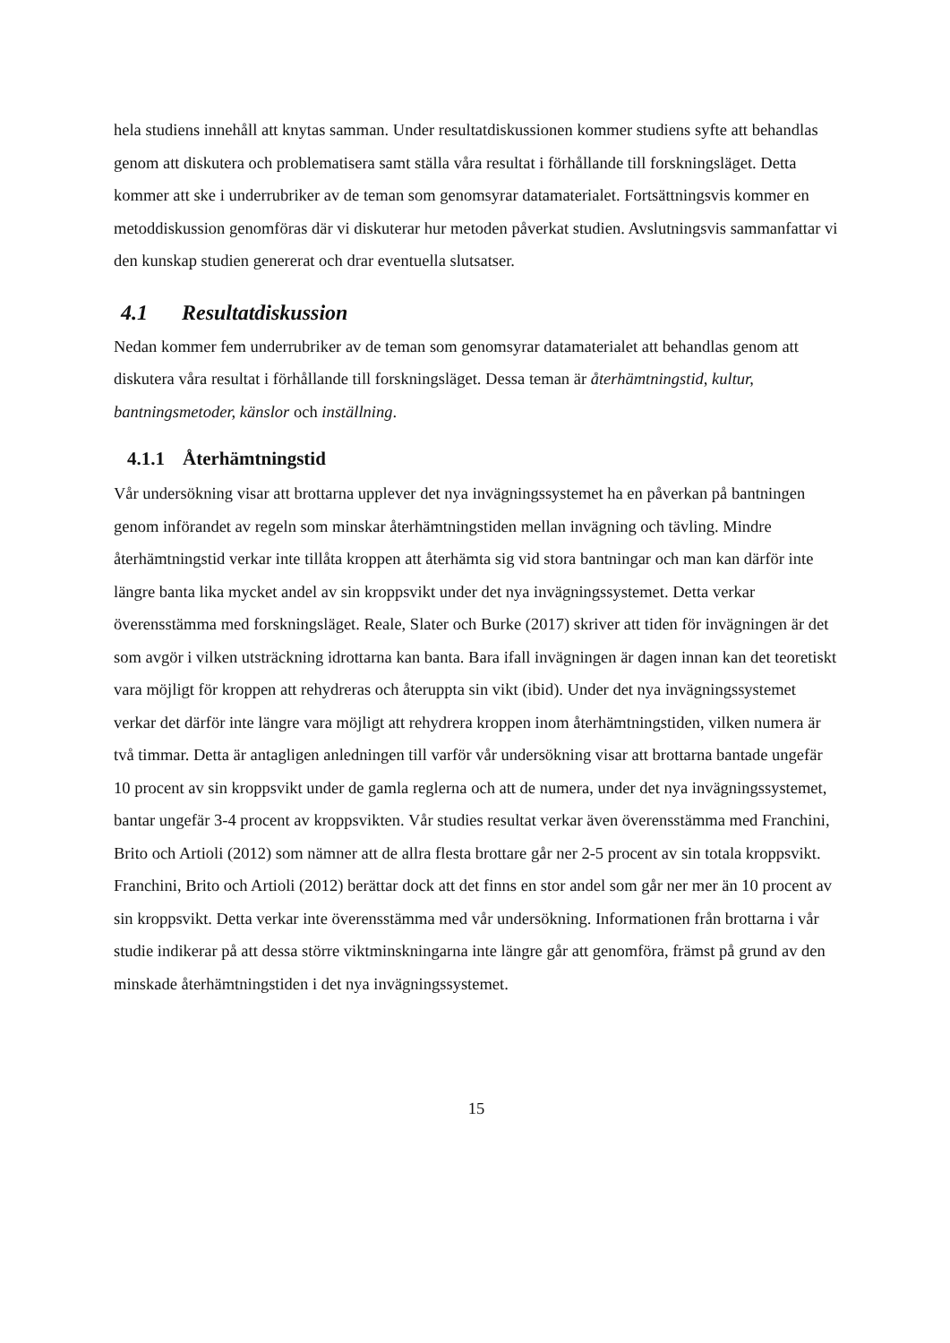hela studiens innehåll att knytas samman. Under resultatdiskussionen kommer studiens syfte att behandlas genom att diskutera och problematisera samt ställa våra resultat i förhållande till forskningsläget. Detta kommer att ske i underrubriker av de teman som genomsyrar datamaterialet. Fortsättningsvis kommer en metoddiskussion genomföras där vi diskuterar hur metoden påverkat studien. Avslutningsvis sammanfattar vi den kunskap studien genererat och drar eventuella slutsatser.
4.1 Resultatdiskussion
Nedan kommer fem underrubriker av de teman som genomsyrar datamaterialet att behandlas genom att diskutera våra resultat i förhållande till forskningsläget. Dessa teman är återhämtningstid, kultur, bantningsmetoder, känslor och inställning.
4.1.1 Återhämtningstid
Vår undersökning visar att brottarna upplever det nya invägningssystemet ha en påverkan på bantningen genom införandet av regeln som minskar återhämtningstiden mellan invägning och tävling. Mindre återhämtningstid verkar inte tillåta kroppen att återhämta sig vid stora bantningar och man kan därför inte längre banta lika mycket andel av sin kroppsvikt under det nya invägningssystemet. Detta verkar överensstämma med forskningsläget. Reale, Slater och Burke (2017) skriver att tiden för invägningen är det som avgör i vilken utsträckning idrottarna kan banta. Bara ifall invägningen är dagen innan kan det teoretiskt vara möjligt för kroppen att rehydreras och återuppta sin vikt (ibid). Under det nya invägningssystemet verkar det därför inte längre vara möjligt att rehydrera kroppen inom återhämtningstiden, vilken numera är två timmar. Detta är antagligen anledningen till varför vår undersökning visar att brottarna bantade ungefär 10 procent av sin kroppsvikt under de gamla reglerna och att de numera, under det nya invägningssystemet, bantar ungefär 3-4 procent av kroppsvikten. Vår studies resultat verkar även överensstämma med Franchini, Brito och Artioli (2012) som nämner att de allra flesta brottare går ner 2-5 procent av sin totala kroppsvikt. Franchini, Brito och Artioli (2012) berättar dock att det finns en stor andel som går ner mer än 10 procent av sin kroppsvikt. Detta verkar inte överensstämma med vår undersökning. Informationen från brottarna i vår studie indikerar på att dessa större viktminskningarna inte längre går att genomföra, främst på grund av den minskade återhämtningstiden i det nya invägningssystemet.
15